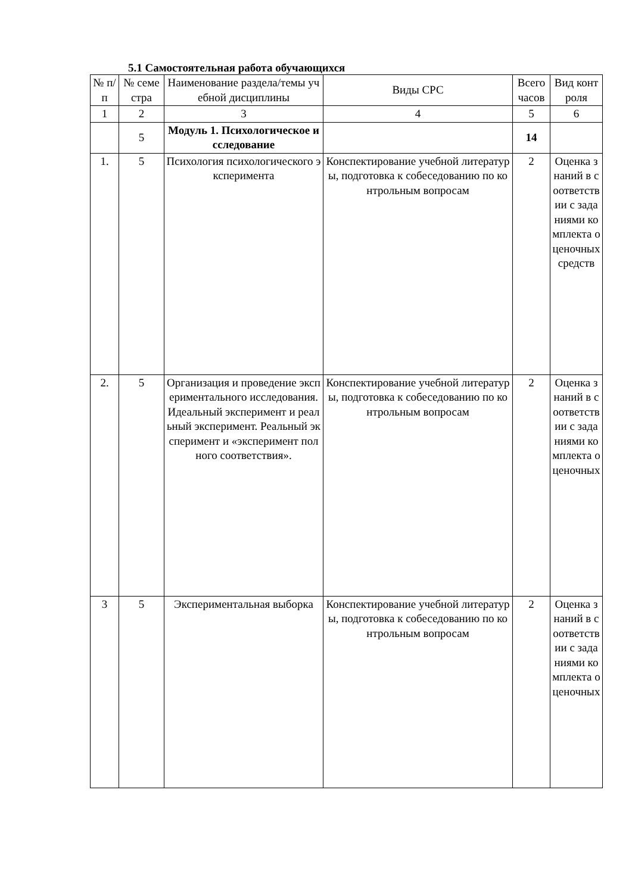5.1 Самостоятельная работа обучающихся
| № п/п | № семестра | Наименование раздела/темы учебной дисциплины | Виды СРС | Всего часов | Вид контроля |
| --- | --- | --- | --- | --- | --- |
| 1 | 2 | 3 | 4 | 5 | 6 |
| | 5 | Модуль 1. Психологическое исследование | | 14 | |
| 1. | 5 | Психология психологического эксперимента | Конспектирование учебной литературы, подготовка к собеседованию по контрольным вопросам | 2 | Оценка знаний в соответствии с заданиями комплекта оценочных средств |
| 2. | 5 | Организация и проведение экспериментального исследования. Идеальный эксперимент и реальный эксперимент. Реальный эксперимент и «эксперимент полного соответствия». | Конспектирование учебной литературы, подготовка к собеседованию по контрольным вопросам | 2 | Оценка знаний в соответствии с заданиями комплекта оценочных |
| 3 | 5 | Экспериментальная выборка | Конспектирование учебной литературы, подготовка к собеседованию по контрольным вопросам | 2 | Оценка знаний в соответствии с заданиями комплекта оценочных |